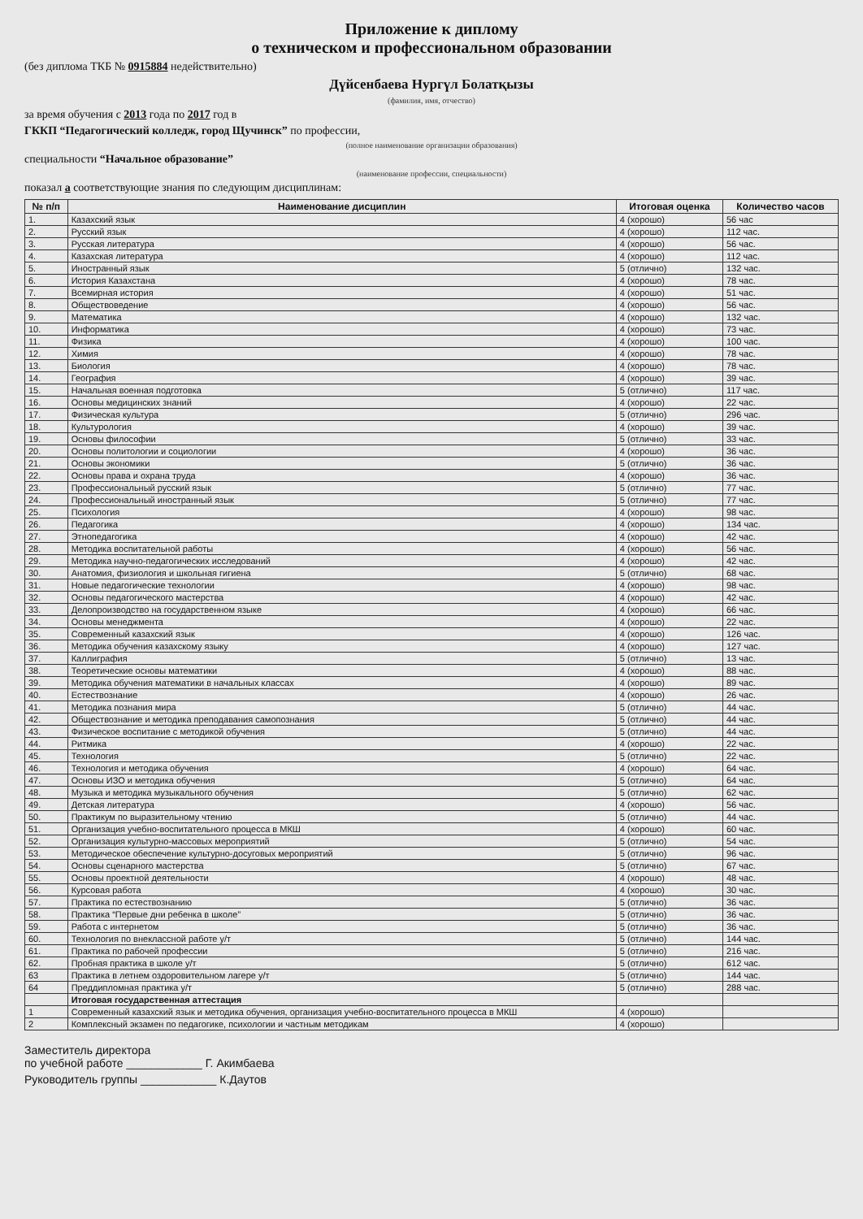Приложение к диплому
о техническом и профессиональном образовании
(без диплома ТКБ № 0915884 недействительно)
Дүйсенбаева Нургүл Болатқызы
(фамилия, имя, отчество)
за время обучения с 2013 года по 2017 год в
ГККП “Педагогический колледж, город Щучинск” по профессии,
(полное наименование организации образования)
специальности “Начальное образование”
(наименование профессии, специальности)
показал а соответствующие знания по следующим дисциплинам:
| № п/п | Наименование дисциплин | Итоговая оценка | Количество часов |
| --- | --- | --- | --- |
| 1. | Казахский язык | 4 (хорошо) | 56 час |
| 2. | Русский язык | 4 (хорошо) | 112 час. |
| 3. | Русская литература | 4 (хорошо) | 56 час. |
| 4. | Казахская литература | 4 (хорошо) | 112 час. |
| 5. | Иностранный язык | 5 (отлично) | 132 час. |
| 6. | История Казахстана | 4 (хорошо) | 78 час. |
| 7. | Всемирная история | 4 (хорошо) | 51 час. |
| 8. | Обществоведение | 4 (хорошо) | 56 час. |
| 9. | Математика | 4 (хорошо) | 132 час. |
| 10. | Информатика | 4 (хорошо) | 73 час. |
| 11. | Физика | 4 (хорошо) | 100 час. |
| 12. | Химия | 4 (хорошо) | 78 час. |
| 13. | Биология | 4 (хорошо) | 78 час. |
| 14. | География | 4 (хорошо) | 39 час. |
| 15. | Начальная военная подготовка | 5 (отлично) | 117 час. |
| 16. | Основы медицинских знаний | 4 (хорошо) | 22 час. |
| 17. | Физическая культура | 5 (отлично) | 296 час. |
| 18. | Культурология | 4 (хорошо) | 39 час. |
| 19. | Основы философии | 5 (отлично) | 33 час. |
| 20. | Основы политологии и социологии | 4 (хорошо) | 36 час. |
| 21. | Основы экономики | 5 (отлично) | 36 час. |
| 22. | Основы права и охрана труда | 4 (хорошо) | 36 час. |
| 23. | Профессиональный русский язык | 5 (отлично) | 77 час. |
| 24. | Профессиональный иностранный язык | 5 (отлично) | 77 час. |
| 25. | Психология | 4 (хорошо) | 98 час. |
| 26. | Педагогика | 4 (хорошо) | 134 час. |
| 27. | Этнопедагогика | 4 (хорошо) | 42 час. |
| 28. | Методика воспитательной работы | 4 (хорошо) | 56 час. |
| 29. | Методика научно-педагогических исследований | 4 (хорошо) | 42 час. |
| 30. | Анатомия, физиология и школьная гигиена | 5 (отлично) | 68 час. |
| 31. | Новые педагогические технологии | 4 (хорошо) | 98 час. |
| 32. | Основы педагогического мастерства | 4 (хорошо) | 42 час. |
| 33. | Делопроизводство на государственном языке | 4 (хорошо) | 66 час. |
| 34. | Основы менеджмента | 4 (хорошо) | 22 час. |
| 35. | Современный казахский язык | 4 (хорошо) | 126 час. |
| 36. | Методика обучения казахскому языку | 4 (хорошо) | 127 час. |
| 37. | Каллиграфия | 5 (отлично) | 13 час. |
| 38. | Теоретические основы математики | 4 (хорошо) | 88 час. |
| 39. | Методика обучения математики в начальных классах | 4 (хорошо) | 89 час. |
| 40. | Естествознание | 4 (хорошо) | 26 час. |
| 41. | Методика познания мира | 5 (отлично) | 44 час. |
| 42. | Обществознание и методика преподавания самопознания | 5 (отлично) | 44 час. |
| 43. | Физическое воспитание с методикой обучения | 5 (отлично) | 44 час. |
| 44. | Ритмика | 4 (хорошо) | 22 час. |
| 45. | Технология | 5 (отлично) | 22 час. |
| 46. | Технология и методика обучения | 4 (хорошо) | 64 час. |
| 47. | Основы ИЗО и методика обучения | 5 (отлично) | 64 час. |
| 48. | Музыка и методика музыкального обучения | 5 (отлично) | 62 час. |
| 49. | Детская литература | 4 (хорошо) | 56 час. |
| 50. | Практикум по выразительному чтению | 5 (отлично) | 44 час. |
| 51. | Организация учебно-воспитательного процесса в МКШ | 4 (хорошо) | 60 час. |
| 52. | Организация культурно-массовых мероприятий | 5 (отлично) | 54 час. |
| 53. | Методическое обеспечение культурно-досуговых мероприятий | 5 (отлично) | 96 час. |
| 54. | Основы сценарного мастерства | 5 (отлично) | 67 час. |
| 55. | Основы проектной деятельности | 4 (хорошо) | 48 час. |
| 56. | Курсовая работа | 4 (хорошо) | 30 час. |
| 57. | Практика по естествознанию | 5 (отлично) | 36 час. |
| 58. | Практика “Первые дни ребенка в школе” | 5 (отлично) | 36 час. |
| 59. | Работа с интернетом | 5 (отлично) | 36 час. |
| 60. | Технология по внеклассной работе у/т | 5 (отлично) | 144 час. |
| 61. | Практика по рабочей профессии | 5 (отлично) | 216 час. |
| 62. | Пробная практика в школе у/т | 5 (отлично) | 612 час. |
| 63 | Практика в летнем оздоровительном лагере у/т | 5 (отлично) | 144 час. |
| 64 | Преддипломная практика у/т | 5 (отлично) | 288 час. |
| | Итоговая государственная аттестация | | |
| 1 | Современный казахский язык и методика обучения, организация учебно-воспитательного процесса в МКШ | 4 (хорошо) | |
| 2 | Комплексный экзамен по педагогике, психологии и частным методикам | 4 (хорошо) | |
Заместитель директора
по учебной работе ____________ Г. Акимбаева
Руководитель группы ____________ К.Даутов